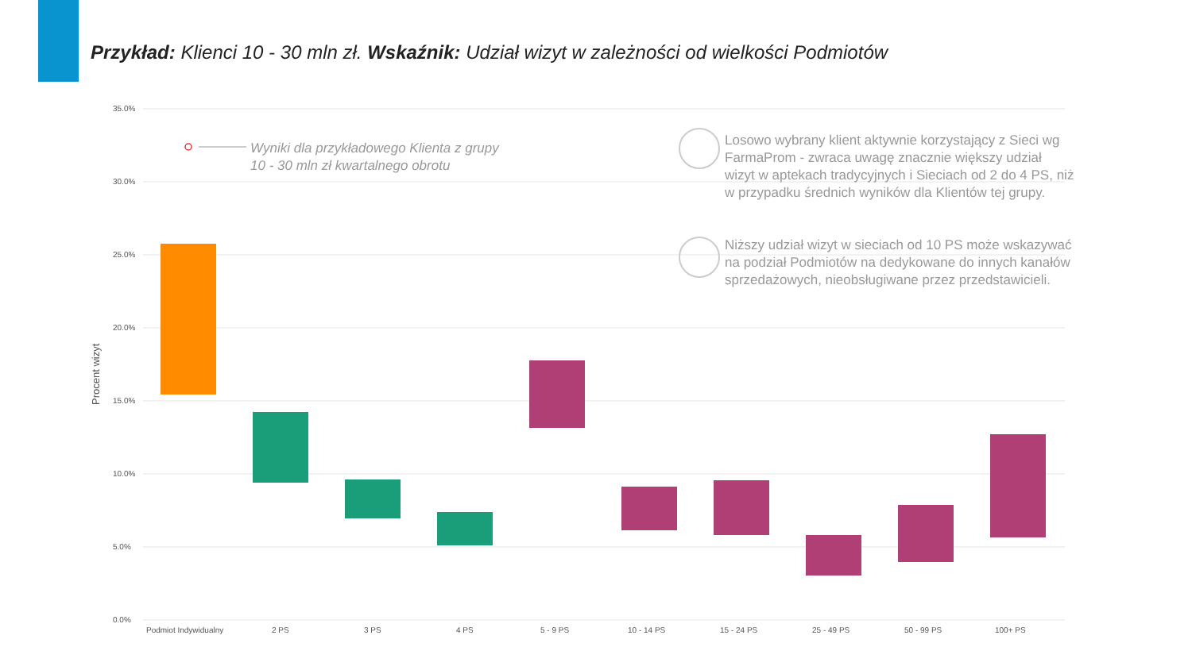Przykład: Klienci 10 - 30 mln zł. Wskaźnik: Udział wizyt w zależności od wielkości Podmiotów
35.0%
30.0%
25.0%
20.0%
15.0%
10.0%
5.0%
0.0%
Procent wizyt
Podmiot Indywidualny
2 PS
3 PS
4 PS
5 - 9 PS
10 - 14 PS
15 - 24 PS
25 - 49 PS
50 - 99 PS
100+ PS
Wyniki dla przykładowego Klienta z grupy
10 - 30 mln zł kwartalnego obrotu
Losowo wybrany klient aktywnie korzystający z Sieci wg FarmaProm - zwraca uwagę znacznie większy udział wizyt w aptekach tradycyjnych i Sieciach od 2 do 4 PS, niż w przypadku średnich wyników dla Klientów tej grupy.
Niższy udział wizyt w sieciach od 10 PS może wskazywać na podział Podmiotów na dedykowane do innych kanałów sprzedażowych, nieobsługiwane przez przedstawicieli.